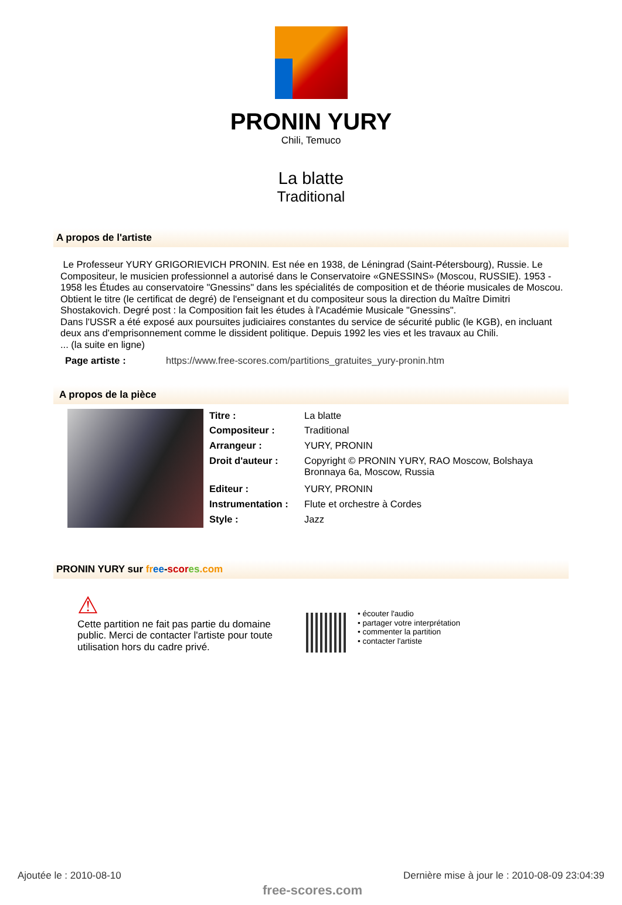PRONIN YURY
Chili, Temuco
La blatte
Traditional
A propos de l'artiste
Le Professeur YURY GRIGORIEVICH PRONIN. Est née en 1938, de Léningrad (Saint-Pétersbourg), Russie. Le Compositeur, le musicien professionnel a autorisé dans le Conservatoire «GNESSINS» (Moscou, RUSSIE). 1953 - 1958 les Études au conservatoire "Gnessins" dans les spécialités de composition et de théorie musicales de Moscou. Obtient le titre (le certificat de degré) de l'enseignant et du compositeur sous la direction du Maître Dimitri Shostakovich. Degré post : la Composition fait les études à l'Académie Musicale "Gnessins".
Dans l'USSR a été exposé aux poursuites judiciaires constantes du service de sécurité public (le KGB), en incluant deux ans d'emprisonnement comme le dissident politique. Depuis 1992 les vies et les travaux au Chili.
... (la suite en ligne)
| Page artiste : | https://www.free-scores.com/partitions_gratuites_yury-pronin.htm |
A propos de la pièce
| Titre : | La blatte |
| Compositeur : | Traditional |
| Arrangeur : | YURY, PRONIN |
| Droit d'auteur : | Copyright © PRONIN YURY, RAO Moscow, Bolshaya Bronnaya 6a, Moscow, Russia |
| Editeur : | YURY, PRONIN |
| Instrumentation : | Flute et orchestre à Cordes |
| Style : | Jazz |
PRONIN YURY sur fr ee-scor es.com
⚠
Cette partition ne fait pas partie du domaine public. Merci de contacter l'artiste pour toute utilisation hors du cadre privé.
• écouter l'audio
• partager votre interprétation
• commenter la partition
• contacter l'artiste
Ajoutée le : 2010-08-10
free-scores.com
Dernière mise à jour le : 2010-08-09 23:04:39